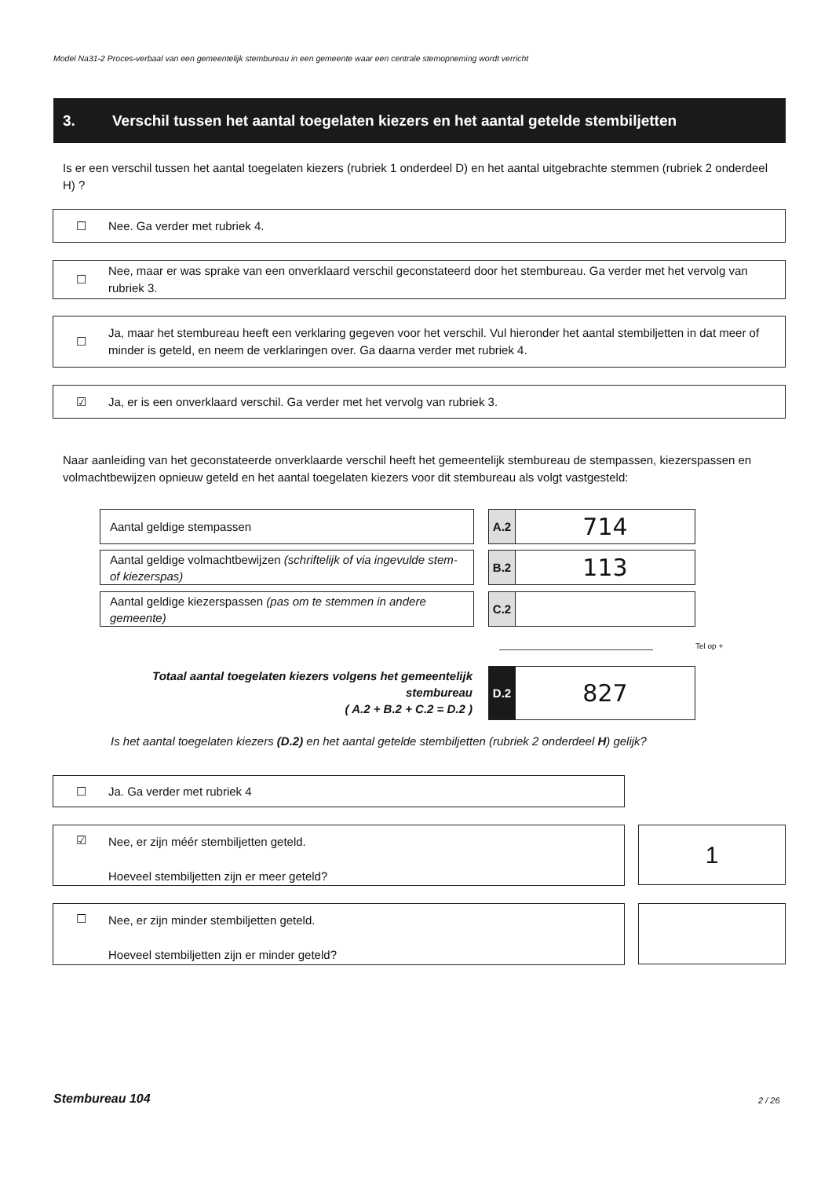Model Na31-2 Proces-verbaal van een gemeentelijk stembureau in een gemeente waar een centrale stemopneming wordt verricht
3. Verschil tussen het aantal toegelaten kiezers en het aantal getelde stembiljetten
Is er een verschil tussen het aantal toegelaten kiezers (rubriek 1 onderdeel D) en het aantal uitgebrachte stemmen (rubriek 2 onderdeel H) ?
☐
Nee. Ga verder met rubriek 4.
☐
Nee, maar er was sprake van een onverklaard verschil geconstateerd door het stembureau. Ga verder met het vervolg van rubriek 3.
☐
Ja, maar het stembureau heeft een verklaring gegeven voor het verschil. Vul hieronder het aantal stembiljetten in dat meer of minder is geteld, en neem de verklaringen over. Ga daarna verder met rubriek 4.
☑
Ja, er is een onverklaard verschil. Ga verder met het vervolg van rubriek 3.
Naar aanleiding van het geconstateerde onverklaarde verschil heeft het gemeentelijk stembureau de stempassen, kiezerspassen en volmachtbewijzen opnieuw geteld en het aantal toegelaten kiezers voor dit stembureau als volgt vastgesteld:
Aantal geldige stempassen
A.2
714
Aantal geldige volmachtbewijzen (schriftelijk of via ingevulde stem- of kiezerspas)
B.2
113
Aantal geldige kiezerspassen (pas om te stemmen in andere gemeente)
C.2
Tel op +
Totaal aantal toegelaten kiezers volgens het gemeentelijk stembureau
( A.2 + B.2 + C.2 = D.2 )
D.2
827
Is het aantal toegelaten kiezers (D.2) en het aantal getelde stembiljetten (rubriek 2 onderdeel H) gelijk?
☐
Ja. Ga verder met rubriek 4
☑
Nee, er zijn méér stembiljetten geteld.
Hoeveel stembiljetten zijn er meer geteld?
1
☐
Nee, er zijn minder stembiljetten geteld.
Hoeveel stembiljetten zijn er minder geteld?
Stembureau 104 2 / 26